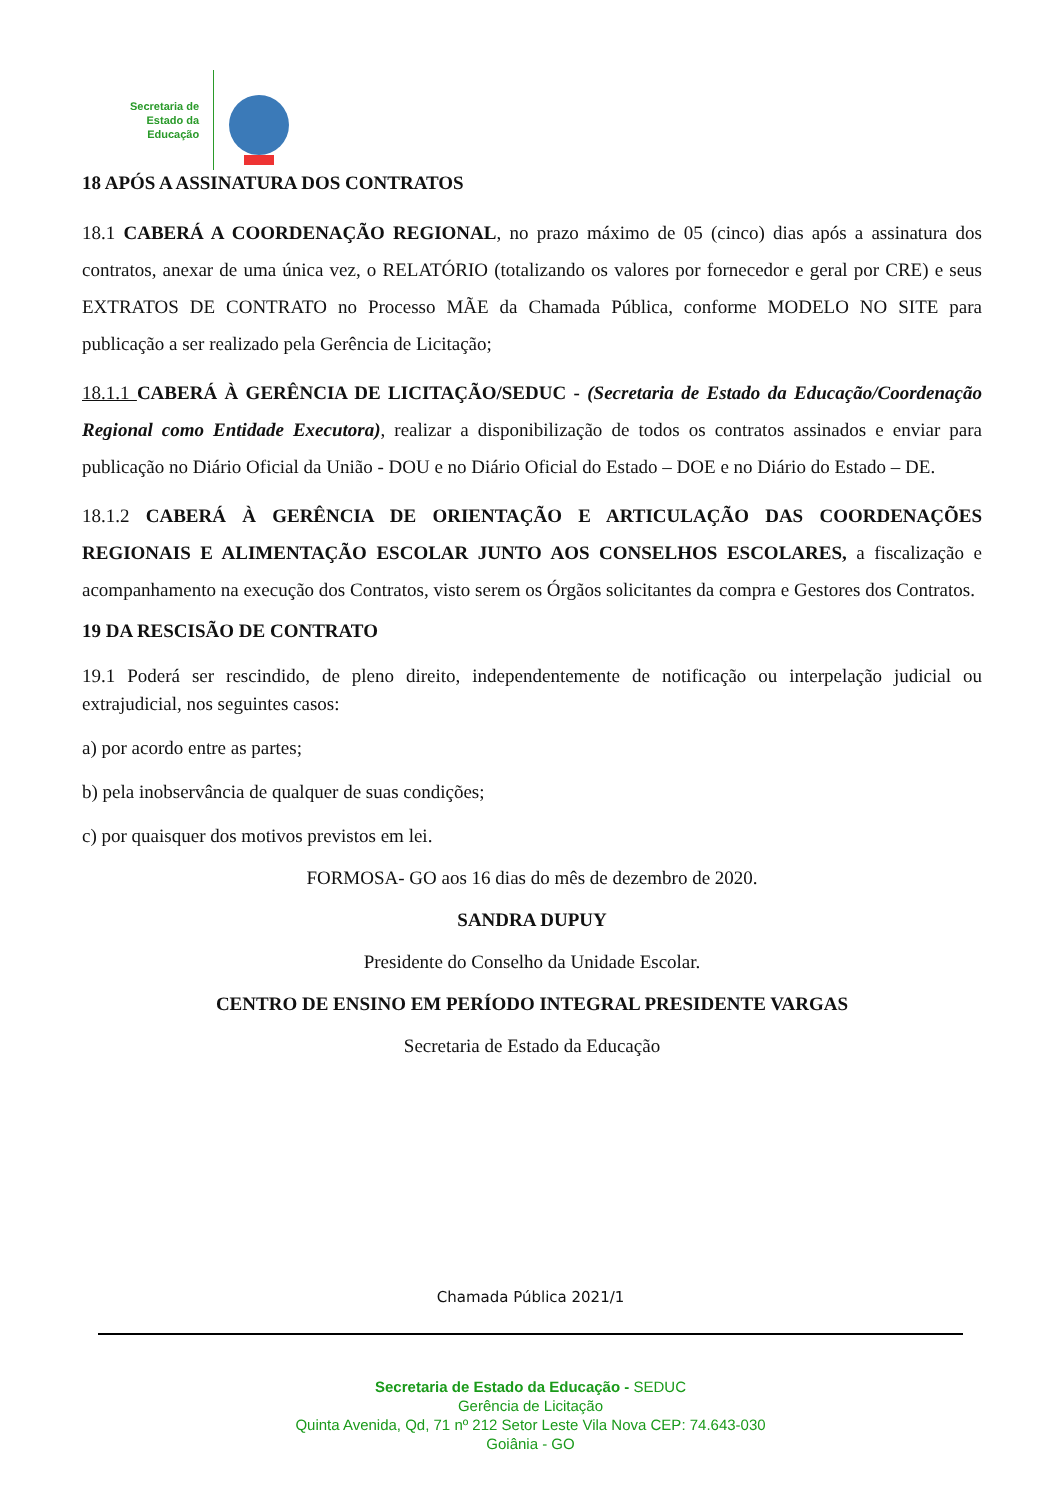Secretaria de
Estado da
Educação
18 APÓS A ASSINATURA DOS CONTRATOS
18.1 CABERÁ A COORDENAÇÃO REGIONAL, no prazo máximo de 05 (cinco) dias após a assinatura dos contratos, anexar de uma única vez, o RELATÓRIO (totalizando os valores por fornecedor e geral por CRE) e seus EXTRATOS DE CONTRATO no Processo MÃE da Chamada Pública, conforme MODELO NO SITE para publicação a ser realizado pela Gerência de Licitação;
18.1.1 CABERÁ À GERÊNCIA DE LICITAÇÃO/SEDUC - (Secretaria de Estado da Educação/Coordenação Regional como Entidade Executora), realizar a disponibilização de todos os contratos assinados e enviar para publicação no Diário Oficial da União - DOU e no Diário Oficial do Estado – DOE e no Diário do Estado – DE.
18.1.2 CABERÁ À GERÊNCIA DE ORIENTAÇÃO E ARTICULAÇÃO DAS COORDENAÇÕES REGIONAIS E ALIMENTAÇÃO ESCOLAR JUNTO AOS CONSELHOS ESCOLARES, a fiscalização e acompanhamento na execução dos Contratos, visto serem os Órgãos solicitantes da compra e Gestores dos Contratos.
19 DA RESCISÃO DE CONTRATO
19.1 Poderá ser rescindido, de pleno direito, independentemente de notificação ou interpelação judicial ou extrajudicial, nos seguintes casos:
a) por acordo entre as partes;
b) pela inobservância de qualquer de suas condições;
c) por quaisquer dos motivos previstos em lei.
FORMOSA- GO aos 16 dias do mês de dezembro de 2020.
SANDRA DUPUY
Presidente do Conselho da Unidade Escolar.
CENTRO DE ENSINO EM PERÍODO INTEGRAL PRESIDENTE VARGAS
Secretaria de Estado da Educação
Chamada Pública 2021/1
Secretaria de Estado da Educação - SEDUC
Gerência de Licitação
Quinta Avenida, Qd, 71 nº 212 Setor Leste Vila Nova CEP: 74.643-030
Goiânia - GO